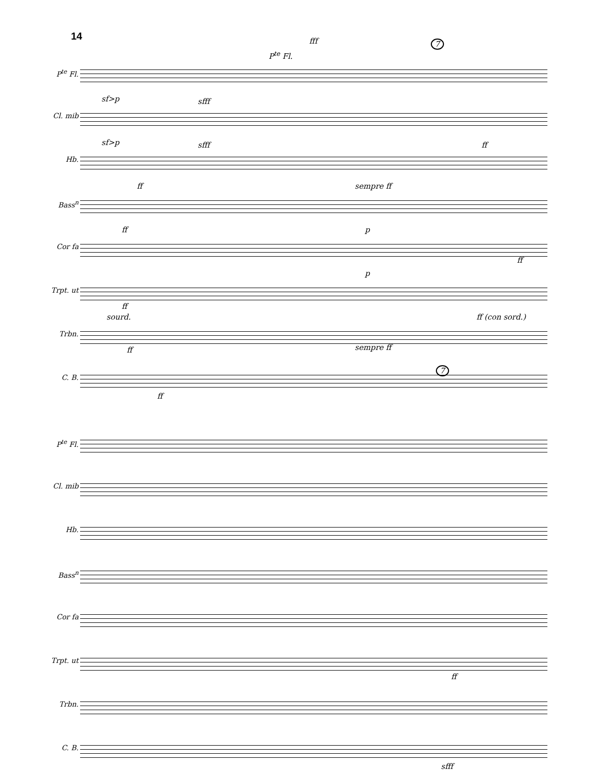14
P<sup>te</sup> Fl.
fff 7
P<sup>te</sup> Fl.
Cl. mib
sf>p sfff
Hb.
sf>p sfff ff
Bass<sup>n</sup>
ff sempre ff
Cor fa
ff p
ff
Trpt. ut
p
ff
Trbn.
sourd. ff (con sord.)
ff sempre ff
C. B.
ff
7
P<sup>te</sup> Fl.
Cl. mib
Hb.
Bass<sup>n</sup>
Cor fa
Trpt. ut
ff
Trbn.
C. B.
sfff